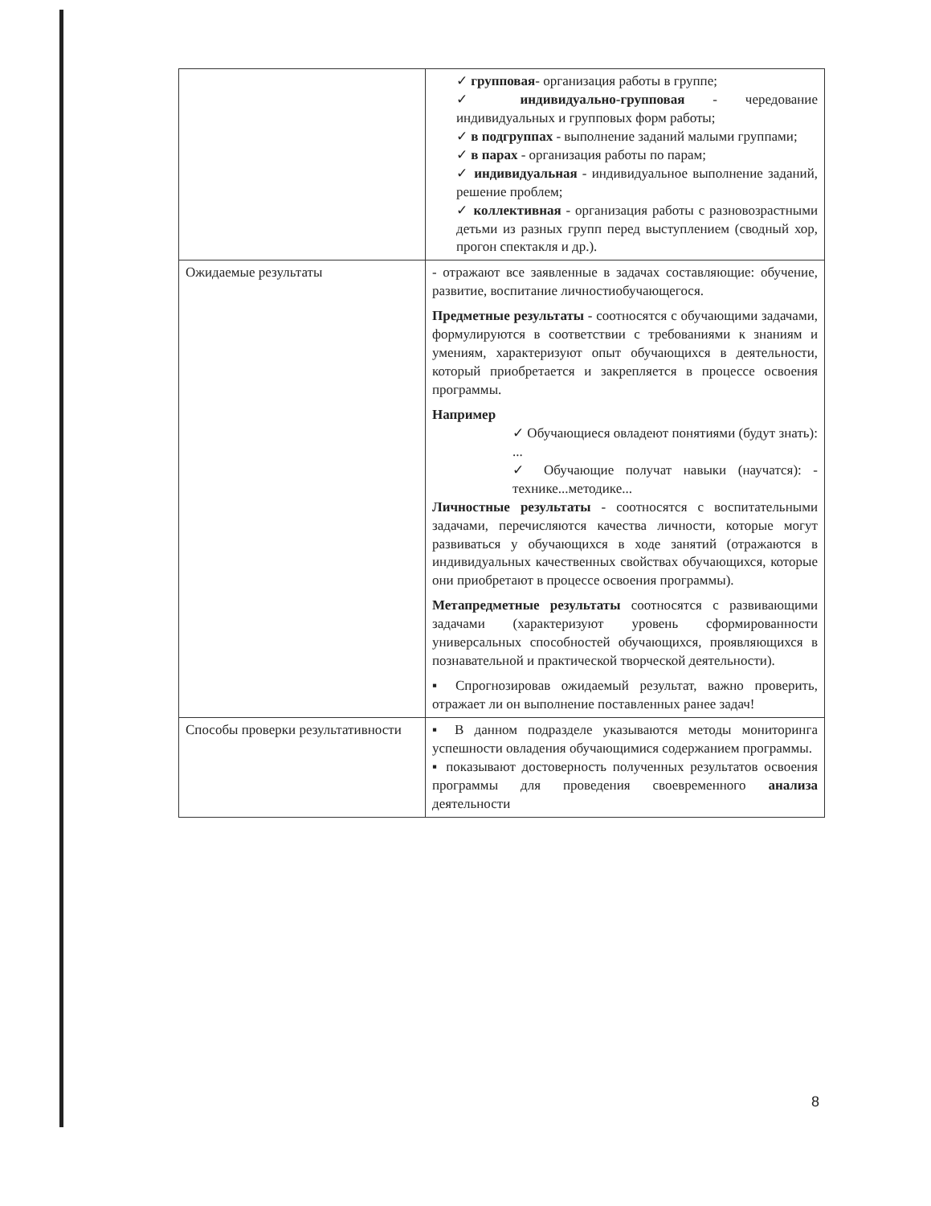| | ✓ групповая - организация работы в группе; ✓ индивидуально-групповая - чередование индивидуальных и групповых форм работы; ✓ в подгруппах - выполнение заданий малыми группами; ✓ в парах - организация работы по парам; ✓ индивидуальная - индивидуальное выполнение заданий, решение проблем; ✓ коллективная - организация работы с разновозрастными детьми из разных групп перед выступлением (сводный хор, прогон спектакля и др.). |
| Ожидаемые результаты | - отражают все заявленные в задачах составляющие: обучение, развитие, воспитание личностиобучающегося. Предметные результаты - соотносятся с обучающими задачами, формулируются в соответствии с требованиями к знаниям и умениям, характеризуют опыт обучающихся в деятельности, который приобретается и закрепляется в процессе освоения программы. Например ✓ Обучающиеся овладеют понятиями (будут знать): ... ✓ Обучающие получат навыки (научатся): - технике...методике... Личностные результаты - соотносятся с воспитательными задачами, перечисляются качества личности, которые могут развиваться у обучающихся в ходе занятий (отражаются в индивидуальных качественных свойствах обучающихся, которые они приобретают в процессе освоения программы). Метапредметные результаты соотносятся с развивающими задачами (характеризуют уровень сформированности универсальных способностей обучающихся, проявляющихся в познавательной и практической творческой деятельности). ▪ Спрогнозировав ожидаемый результат, важно проверить, отражает ли он выполнение поставленных ранее задач! |
| Способы проверки результативности | ▪ В данном подразделе указываются методы мониторинга успешности овладения обучающимися содержанием программы. ▪ показывают достоверность полученных результатов освоения программы для проведения своевременного анализа деятельности |
8